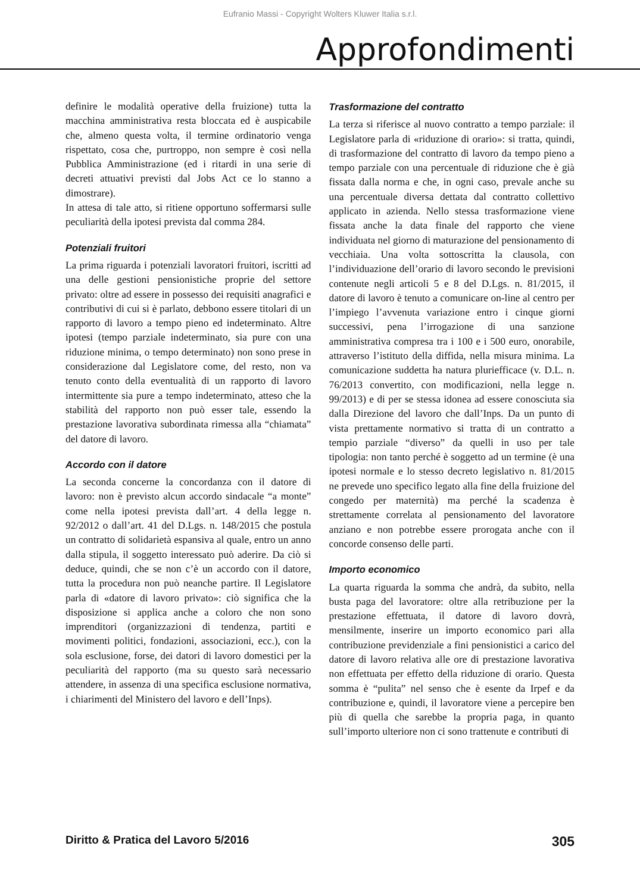Eufranio Massi - Copyright Wolters Kluwer Italia s.r.l.
Approfondimenti
definire le modalità operative della fruizione) tutta la macchina amministrativa resta bloccata ed è auspicabile che, almeno questa volta, il termine ordinatorio venga rispettato, cosa che, purtroppo, non sempre è così nella Pubblica Amministrazione (ed i ritardi in una serie di decreti attuativi previsti dal Jobs Act ce lo stanno a dimostrare).
In attesa di tale atto, si ritiene opportuno soffermarsi sulle peculiarità della ipotesi prevista dal comma 284.
Potenziali fruitori
La prima riguarda i potenziali lavoratori fruitori, iscritti ad una delle gestioni pensionistiche proprie del settore privato: oltre ad essere in possesso dei requisiti anagrafici e contributivi di cui si è parlato, debbono essere titolari di un rapporto di lavoro a tempo pieno ed indeterminato. Altre ipotesi (tempo parziale indeterminato, sia pure con una riduzione minima, o tempo determinato) non sono prese in considerazione dal Legislatore come, del resto, non va tenuto conto della eventualità di un rapporto di lavoro intermittente sia pure a tempo indeterminato, atteso che la stabilità del rapporto non può esser tale, essendo la prestazione lavorativa subordinata rimessa alla “chiamata” del datore di lavoro.
Accordo con il datore
La seconda concerne la concordanza con il datore di lavoro: non è previsto alcun accordo sindacale “a monte” come nella ipotesi prevista dall’art. 4 della legge n. 92/2012 o dall’art. 41 del D.Lgs. n. 148/2015 che postula un contratto di solidarietà espansiva al quale, entro un anno dalla stipula, il soggetto interessato può aderire. Da ciò si deduce, quindi, che se non c’è un accordo con il datore, tutta la procedura non può neanche partire. Il Legislatore parla di «datore di lavoro privato»: ciò significa che la disposizione si applica anche a coloro che non sono imprenditori (organizzazioni di tendenza, partiti e movimenti politici, fondazioni, associazioni, ecc.), con la sola esclusione, forse, dei datori di lavoro domestici per la peculiarità del rapporto (ma su questo sarà necessario attendere, in assenza di una specifica esclusione normativa, i chiarimenti del Ministero del lavoro e dell’Inps).
Trasformazione del contratto
La terza si riferisce al nuovo contratto a tempo parziale: il Legislatore parla di «riduzione di orario»: si tratta, quindi, di trasformazione del contratto di lavoro da tempo pieno a tempo parziale con una percentuale di riduzione che è già fissata dalla norma e che, in ogni caso, prevale anche su una percentuale diversa dettata dal contratto collettivo applicato in azienda. Nello stessa trasformazione viene fissata anche la data finale del rapporto che viene individuata nel giorno di maturazione del pensionamento di vecchiaia. Una volta sottoscritta la clausola, con l’individuazione dell’orario di lavoro secondo le previsioni contenute negli articoli 5 e 8 del D.Lgs. n. 81/2015, il datore di lavoro è tenuto a comunicare on-line al centro per l’impiego l’avvenuta variazione entro i cinque giorni successivi, pena l’irrogazione di una sanzione amministrativa compresa tra i 100 e i 500 euro, onorabile, attraverso l’istituto della diffida, nella misura minima. La comunicazione suddetta ha natura pluriefficace (v. D.L. n. 76/2013 convertito, con modificazioni, nella legge n. 99/2013) e di per se stessa idonea ad essere conosciuta sia dalla Direzione del lavoro che dall’Inps. Da un punto di vista prettamente normativo si tratta di un contratto a tempio parziale “diverso” da quelli in uso per tale tipologia: non tanto perché è soggetto ad un termine (è una ipotesi normale e lo stesso decreto legislativo n. 81/2015 ne prevede uno specifico legato alla fine della fruizione del congedo per maternità) ma perché la scadenza è strettamente correlata al pensionamento del lavoratore anziano e non potrebbe essere prorogata anche con il concorde consenso delle parti.
Importo economico
La quarta riguarda la somma che andrà, da subito, nella busta paga del lavoratore: oltre alla retribuzione per la prestazione effettuata, il datore di lavoro dovrà, mensilmente, inserire un importo economico pari alla contribuzione previdenziale a fini pensionistici a carico del datore di lavoro relativa alle ore di prestazione lavorativa non effettuata per effetto della riduzione di orario. Questa somma è “pulita” nel senso che è esente da Irpef e da contribuzione e, quindi, il lavoratore viene a percepire ben più di quella che sarebbe la propria paga, in quanto sull’importo ulteriore non ci sono trattenute e contributi di
Diritto & Pratica del Lavoro 5/2016 305